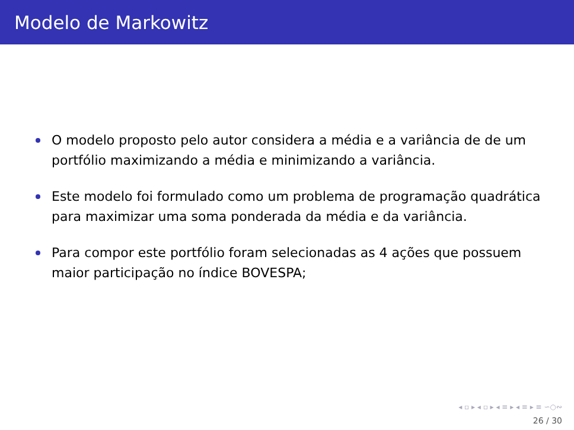Modelo de Markowitz
O modelo proposto pelo autor considera a média e a variância de de um portfólio maximizando a média e minimizando a variância.
Este modelo foi formulado como um problema de programação quadrática para maximizar uma soma ponderada da média e da variância.
Para compor este portfólio foram selecionadas as 4 ações que possuem maior participação no índice BOVESPA;
◂ ▫ ▸ ◂ ▫ ▸ ◂ ≡ ▸ ◂ ≡ ▸ ≡ ∽○∾
26 / 30